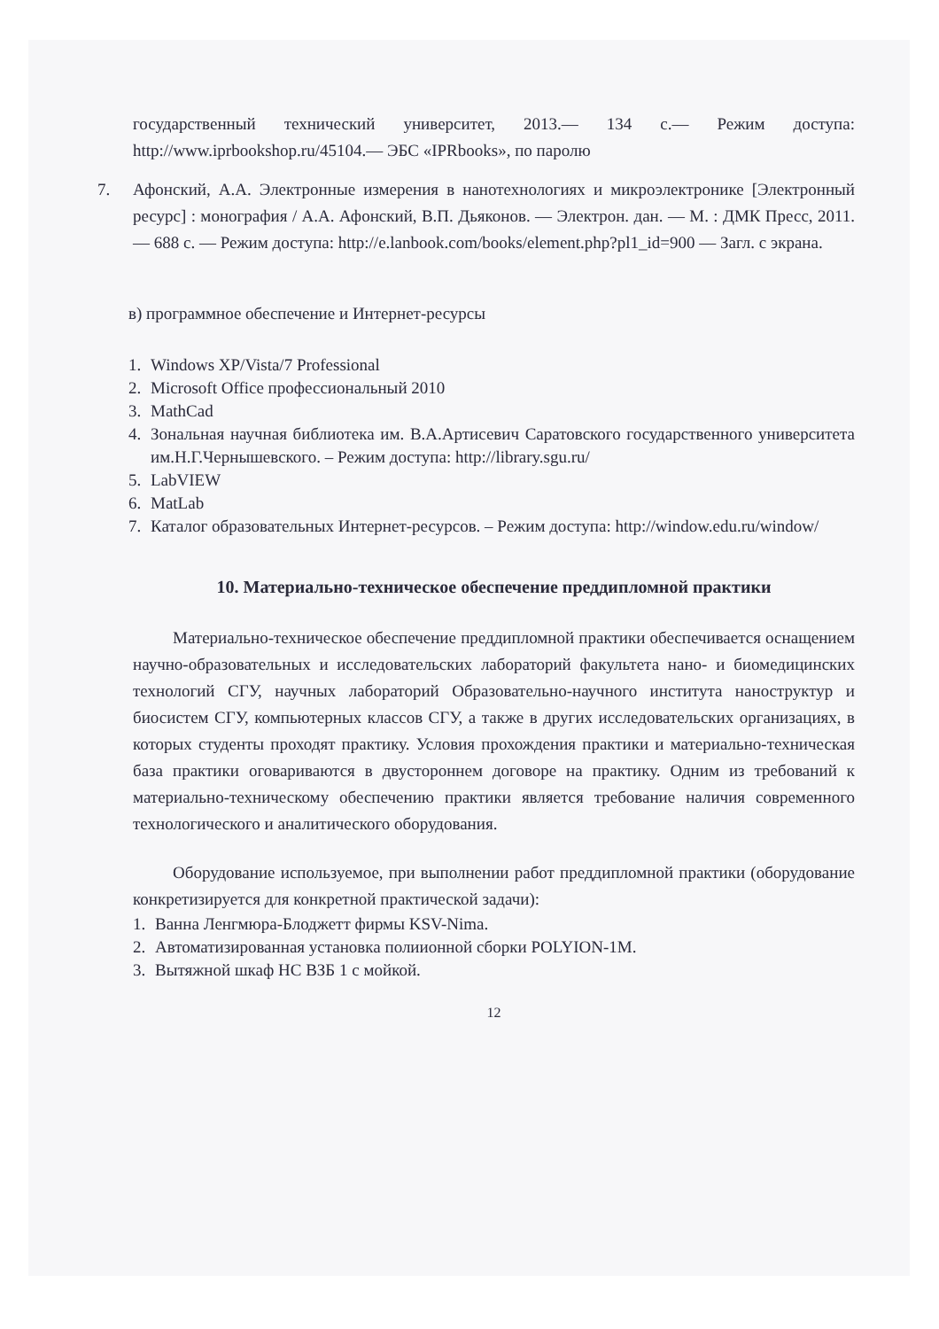государственный технический университет, 2013.— 134 с.— Режим доступа: http://www.iprbookshop.ru/45104.— ЭБС «IPRbooks», по паролю
7. Афонский, А.А. Электронные измерения в нанотехнологиях и микроэлектронике [Электронный ресурс] : монография / А.А. Афонский, В.П. Дьяконов. — Электрон. дан. — М. : ДМК Пресс, 2011. — 688 с. — Режим доступа: http://e.lanbook.com/books/element.php?pl1_id=900 — Загл. с экрана.
в) программное обеспечение и Интернет-ресурсы
1. Windows XP/Vista/7 Professional
2. Microsoft Office профессиональный 2010
3. MathCad
4. Зональная научная библиотека им. В.А.Артисевич Саратовского государственного университета им.Н.Г.Чернышевского. – Режим доступа: http://library.sgu.ru/
5. LabVIEW
6. MatLab
7. Каталог образовательных Интернет-ресурсов. – Режим доступа: http://window.edu.ru/window/
10. Материально-техническое обеспечение преддипломной практики
Материально-техническое обеспечение преддипломной практики обеспечивается оснащением научно-образовательных и исследовательских лабораторий факультета нано- и биомедицинских технологий СГУ, научных лабораторий Образовательно-научного института наноструктур и биосистем СГУ, компьютерных классов СГУ, а также в других исследовательских организациях, в которых студенты проходят практику. Условия прохождения практики и материально-техническая база практики оговариваются в двустороннем договоре на практику. Одним из требований к материально-техническому обеспечению практики является требование наличия современного технологического и аналитического оборудования.
Оборудование используемое, при выполнении работ преддипломной практики (оборудование конкретизируется для конкретной практической задачи):
1. Ванна Ленгмюра-Блоджетт фирмы KSV-Nima.
2. Автоматизированная установка полиионной сборки POLYION-1M.
3. Вытяжной шкаф НС ВЗБ 1 с мойкой.
12